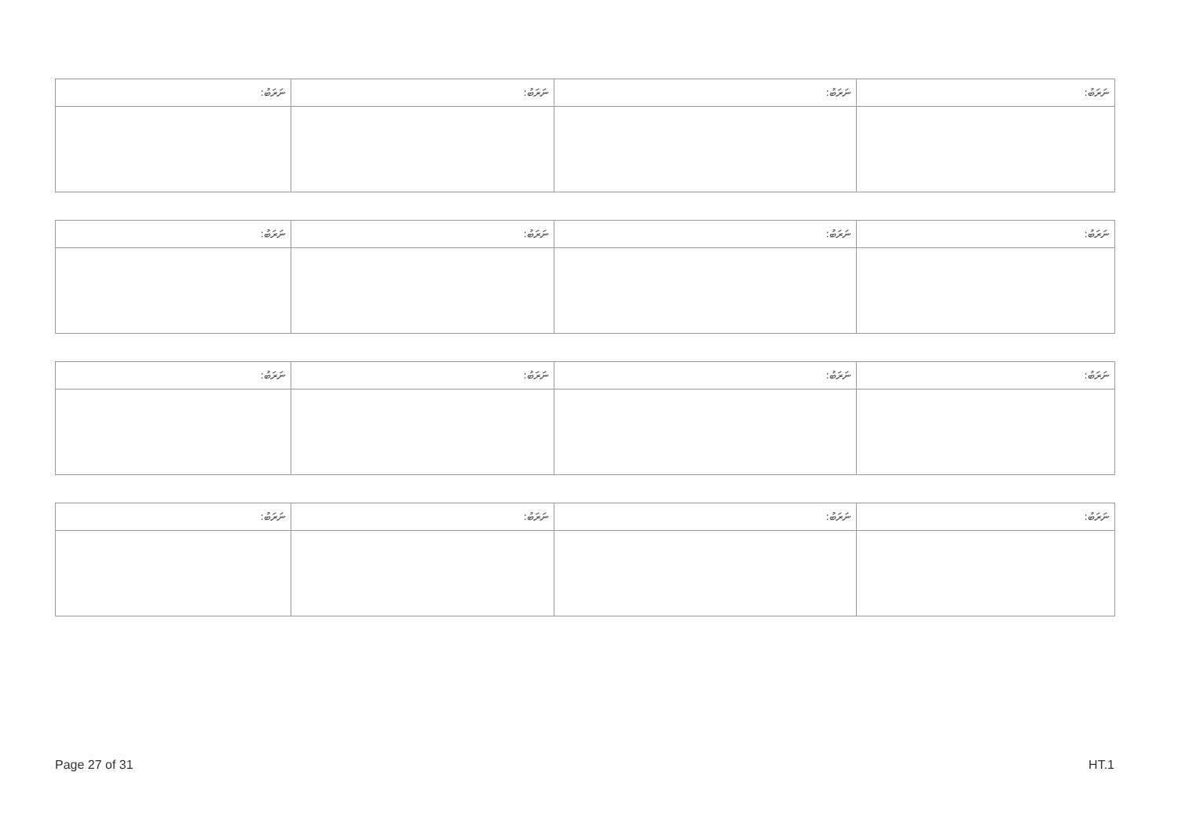| ނަރަބު: | ނަރަބު: | ނަރަބު: | ނަރަބު: |
| --- | --- | --- | --- |
| ނަރަބު: | ނަރަބު: | ނަރަބު: | ނަރަބު: |
| --- | --- | --- | --- |
| ނަރަބު: | ނަރަބު: | ނަރަބު: | ނަރަބު: |
| --- | --- | --- | --- |
| ނަރަބު: | ނަރަބު: | ނަރަބު: | ނަރަބު: |
| --- | --- | --- | --- |
Page 27 of 31 HT.1